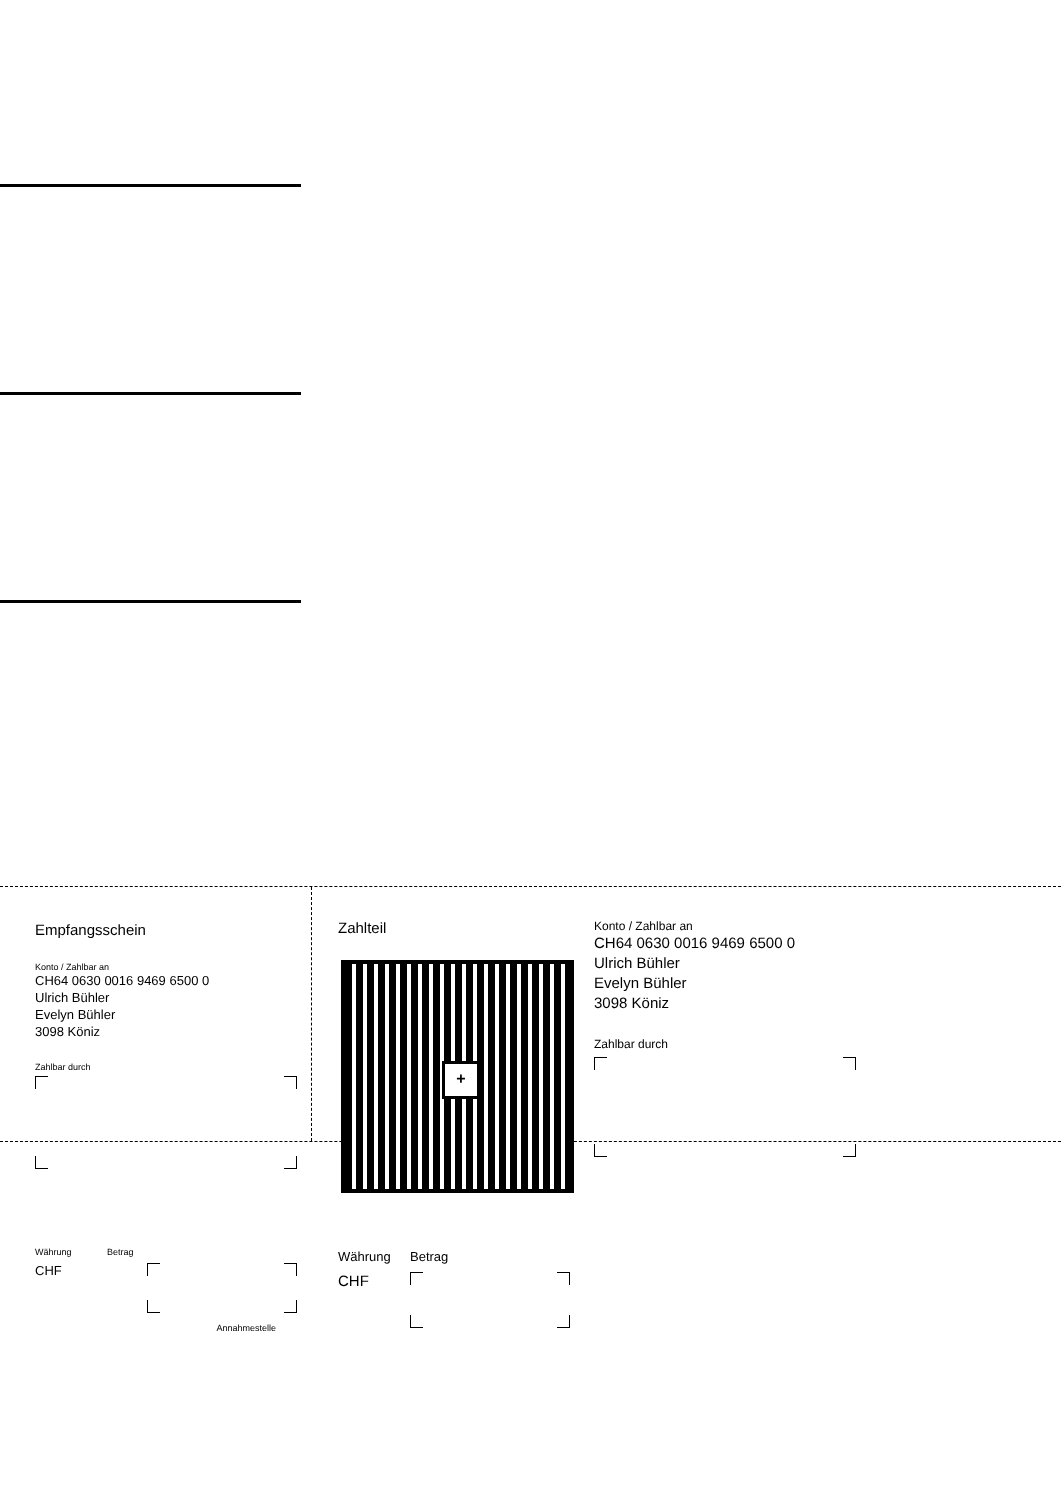Empfangsschein
Konto / Zahlbar an
CH64 0630 0016 9469 6500 0
Ulrich Bühler
Evelyn Bühler
3098 Köniz
Zahlbar durch
Währung Betrag
CHF
Annahmestelle
Zahlteil
+
Währung Betrag
CHF
Konto / Zahlbar an
CH64 0630 0016 9469 6500 0
Ulrich Bühler
Evelyn Bühler
3098 Köniz
Zahlbar durch